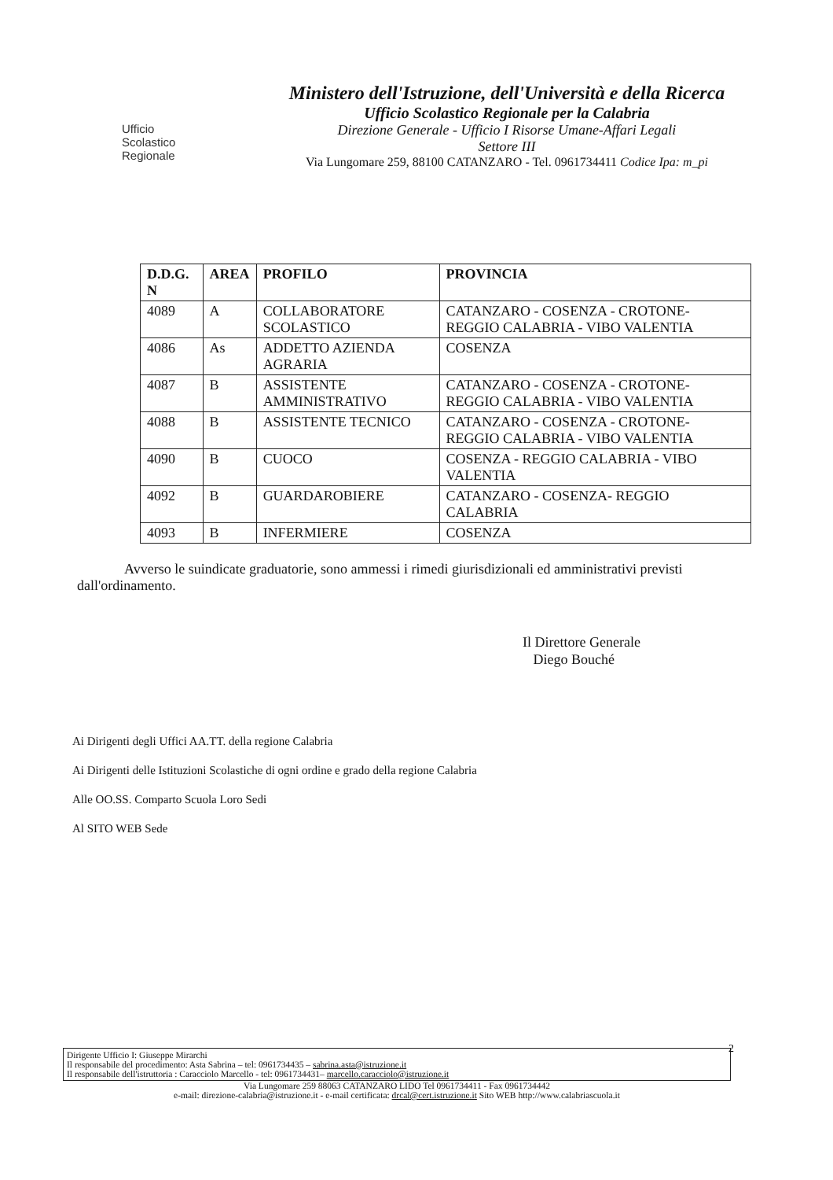Ufficio
Scolastico
Regionale
Ministero dell'Istruzione, dell'Università e della Ricerca
Ufficio Scolastico Regionale per la Calabria
Direzione Generale - Ufficio I Risorse Umane-Affari Legali
Settore III
Via Lungomare 259, 88100 CATANZARO - Tel. 0961734411 Codice Ipa: m_pi
| D.D.G. N | AREA | PROFILO | PROVINCIA |
| --- | --- | --- | --- |
| 4089 | A | COLLABORATORE SCOLASTICO | CATANZARO - COSENZA - CROTONE- REGGIO CALABRIA - VIBO VALENTIA |
| 4086 | As | ADDETTO AZIENDA AGRARIA | COSENZA |
| 4087 | B | ASSISTENTE AMMINISTRATIVO | CATANZARO - COSENZA - CROTONE- REGGIO CALABRIA - VIBO VALENTIA |
| 4088 | B | ASSISTENTE TECNICO | CATANZARO - COSENZA - CROTONE- REGGIO CALABRIA - VIBO VALENTIA |
| 4090 | B | CUOCO | COSENZA - REGGIO CALABRIA - VIBO VALENTIA |
| 4092 | B | GUARDAROBIERE | CATANZARO - COSENZA- REGGIO CALABRIA |
| 4093 | B | INFERMIERE | COSENZA |
Avverso le suindicate graduatorie, sono ammessi i rimedi giurisdizionali ed amministrativi previsti dall'ordinamento.
Il Direttore Generale
Diego Bouché
Ai Dirigenti degli Uffici AA.TT. della regione Calabria
Ai Dirigenti delle Istituzioni Scolastiche di ogni ordine e grado della regione Calabria
Alle OO.SS. Comparto Scuola Loro Sedi
Al SITO WEB Sede
2
Dirigente Ufficio I: Giuseppe Mirarchi
Il responsabile del procedimento: Asta Sabrina – tel: 0961734435 – sabrina.asta@istruzione.it
Il responsabile dell'istruttoria : Caracciolo Marcello - tel: 0961734431– marcello.caracciolo@istruzione.it
Via Lungomare 259 88063 CATANZARO LIDO Tel 0961734411 - Fax 0961734442
e-mail: direzione-calabria@istruzione.it - e-mail certificata: drcal@cert.istruzione.it Sito WEB http://www.calabriascuola.it